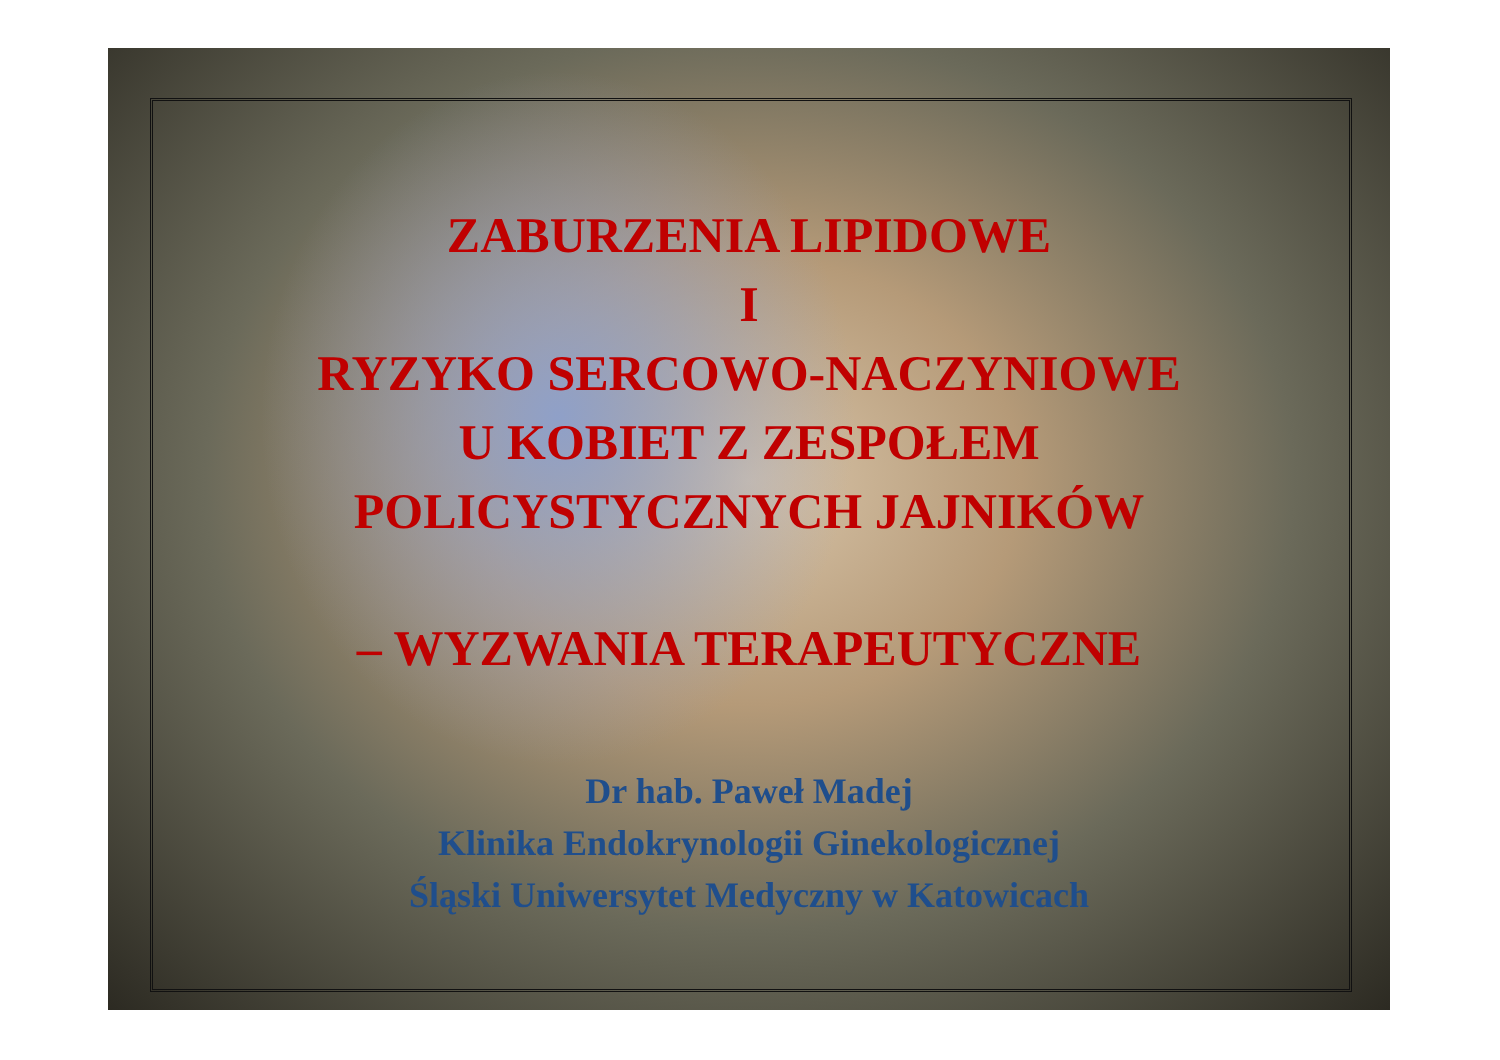ZABURZENIA LIPIDOWE
I
RYZYKO SERCOWO-NACZYNIOWE
U KOBIET Z ZESPOŁEM
POLICYSTYCZNYCH JAJNIKÓW
– WYZWANIA TERAPEUTYCZNE
Dr hab. Paweł Madej
Klinika Endokrynologii Ginekologicznej
Śląski Uniwersytet Medyczny w Katowicach